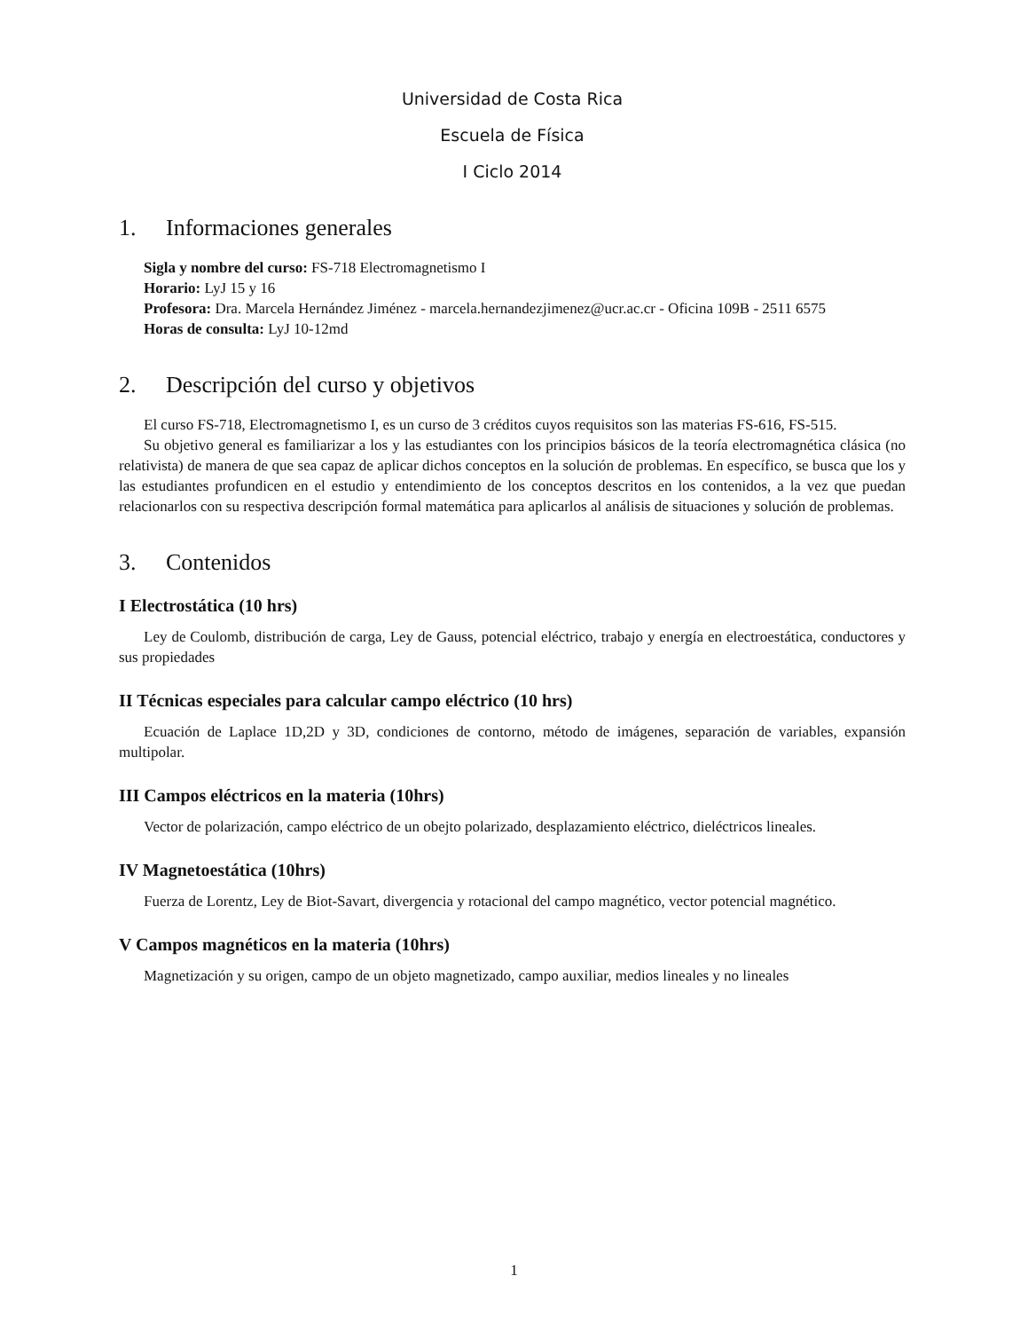Universidad de Costa Rica
Escuela de Física
I Ciclo 2014
1. Informaciones generales
Sigla y nombre del curso: FS-718 Electromagnetismo I
Horario: LyJ 15 y 16
Profesora: Dra. Marcela Hernández Jiménez - marcela.hernandezjimenez@ucr.ac.cr - Oficina 109B - 2511 6575
Horas de consulta: LyJ 10-12md
2. Descripción del curso y objetivos
El curso FS-718, Electromagnetismo I, es un curso de 3 créditos cuyos requisitos son las materias FS-616, FS-515.
Su objetivo general es familiarizar a los y las estudiantes con los principios básicos de la teoría electromagnética clásica (no relativista) de manera de que sea capaz de aplicar dichos conceptos en la solución de problemas. En específico, se busca que los y las estudiantes profundicen en el estudio y entendimiento de los conceptos descritos en los contenidos, a la vez que puedan relacionarlos con su respectiva descripción formal matemática para aplicarlos al análisis de situaciones y solución de problemas.
3. Contenidos
I Electrostática (10 hrs)
Ley de Coulomb, distribución de carga, Ley de Gauss, potencial eléctrico, trabajo y energía en electroestática, conductores y sus propiedades
II Técnicas especiales para calcular campo eléctrico (10 hrs)
Ecuación de Laplace 1D,2D y 3D, condiciones de contorno, método de imágenes, separación de variables, expansión multipolar.
III Campos eléctricos en la materia (10hrs)
Vector de polarización, campo eléctrico de un obejto polarizado, desplazamiento eléctrico, dieléctricos lineales.
IV Magnetoestática (10hrs)
Fuerza de Lorentz, Ley de Biot-Savart, divergencia y rotacional del campo magnético, vector potencial magnético.
V Campos magnéticos en la materia (10hrs)
Magnetización y su origen, campo de un objeto magnetizado, campo auxiliar, medios lineales y no lineales
1